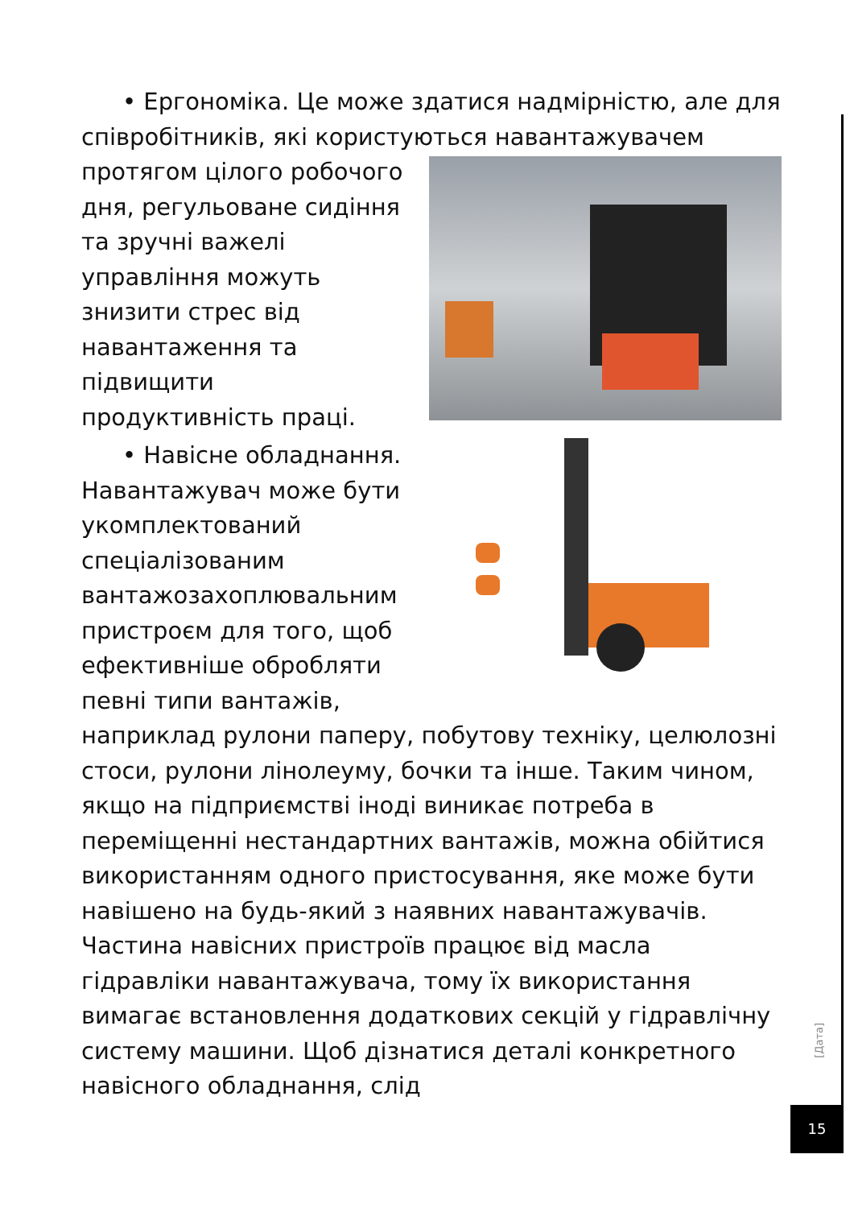• Ергономіка. Це може здатися надмірністю, але для співробітників, які користуються навантажувачем
протягом цілого робочого дня, регульоване сидіння та зручні важелі управління можуть знизити стрес від навантаження та підвищити продуктивність праці.
• Навісне обладнання. Навантажувач може бути укомплектований спеціалізованим вантажозахоплювальним пристроєм для того, щоб ефективніше обробляти певні типи вантажів, наприклад рулони паперу, побутову техніку, целюлозні стоси, рулони лінолеуму, бочки та інше. Таким чином, якщо на підприємстві іноді виникає потреба в переміщенні нестандартних вантажів, можна обійтися використанням одного пристосування, яке може бути навішено на будь-який з наявних навантажувачів. Частина навісних пристроїв працює від масла гідравліки навантажувача, тому їх використання вимагає встановлення додаткових секцій у гідравлічну систему машини. Щоб дізнатися деталі конкретного навісного обладнання, слід
[Дата]
15